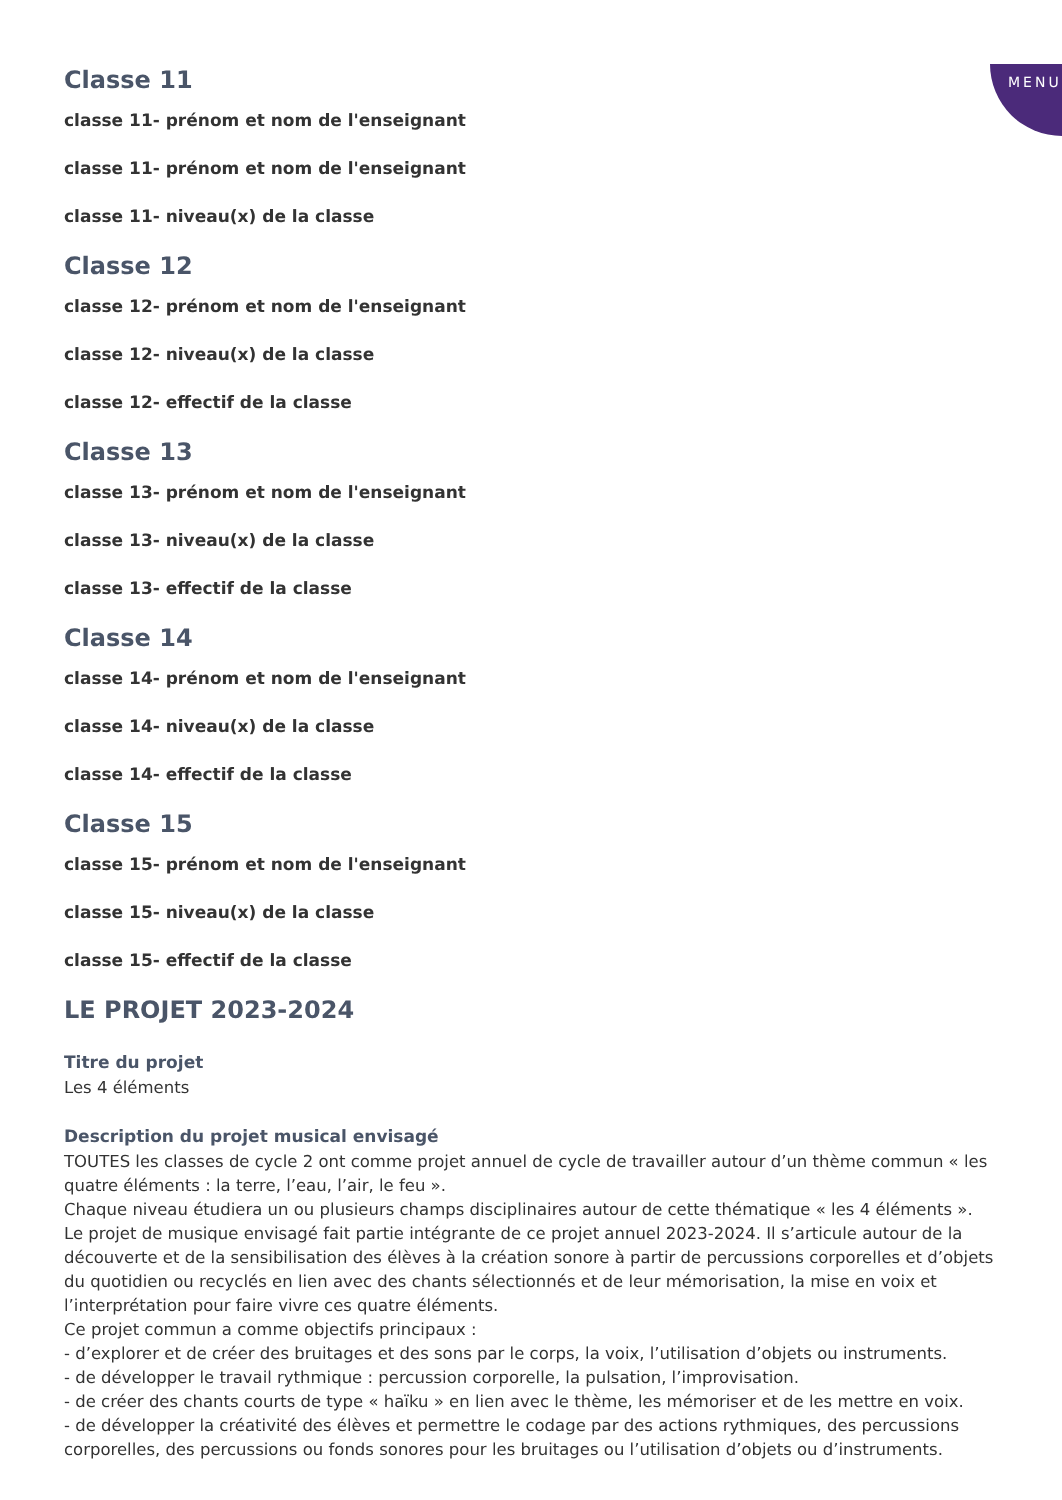MENU
Classe 11
classe 11- prénom et nom de l'enseignant
classe 11- prénom et nom de l'enseignant
classe 11- niveau(x) de la classe
Classe 12
classe 12- prénom et nom de l'enseignant
classe 12- niveau(x) de la classe
classe 12- effectif de la classe
Classe 13
classe 13- prénom et nom de l'enseignant
classe 13- niveau(x) de la classe
classe 13- effectif de la classe
Classe 14
classe 14- prénom et nom de l'enseignant
classe 14- niveau(x) de la classe
classe 14- effectif de la classe
Classe 15
classe 15- prénom et nom de l'enseignant
classe 15- niveau(x) de la classe
classe 15- effectif de la classe
LE PROJET 2023-2024
Titre du projet
Les 4 éléments
Description du projet musical envisagé
TOUTES les classes de cycle 2 ont comme projet annuel de cycle de travailler autour d’un thème commun « les quatre éléments : la terre, l’eau, l’air, le feu ».
Chaque niveau étudiera un ou plusieurs champs disciplinaires autour de cette thématique « les 4 éléments ».
Le projet de musique envisagé fait partie intégrante de ce projet annuel 2023-2024. Il s’articule autour de la découverte et de la sensibilisation des élèves à la création sonore à partir de percussions corporelles et d’objets du quotidien ou recyclés en lien avec des chants sélectionnés et de leur mémorisation, la mise en voix et l’interprétation pour faire vivre ces quatre éléments.
Ce projet commun a comme objectifs principaux :
- d’explorer et de créer des bruitages et des sons par le corps, la voix, l’utilisation d’objets ou instruments.
- de développer le travail rythmique : percussion corporelle, la pulsation, l’improvisation.
- de créer des chants courts de type « haïku » en lien avec le thème, les mémoriser et de les mettre en voix.
- de développer la créativité des élèves et permettre le codage par des actions rythmiques, des percussions corporelles, des percussions ou fonds sonores pour les bruitages ou l’utilisation d’objets ou d’instruments.